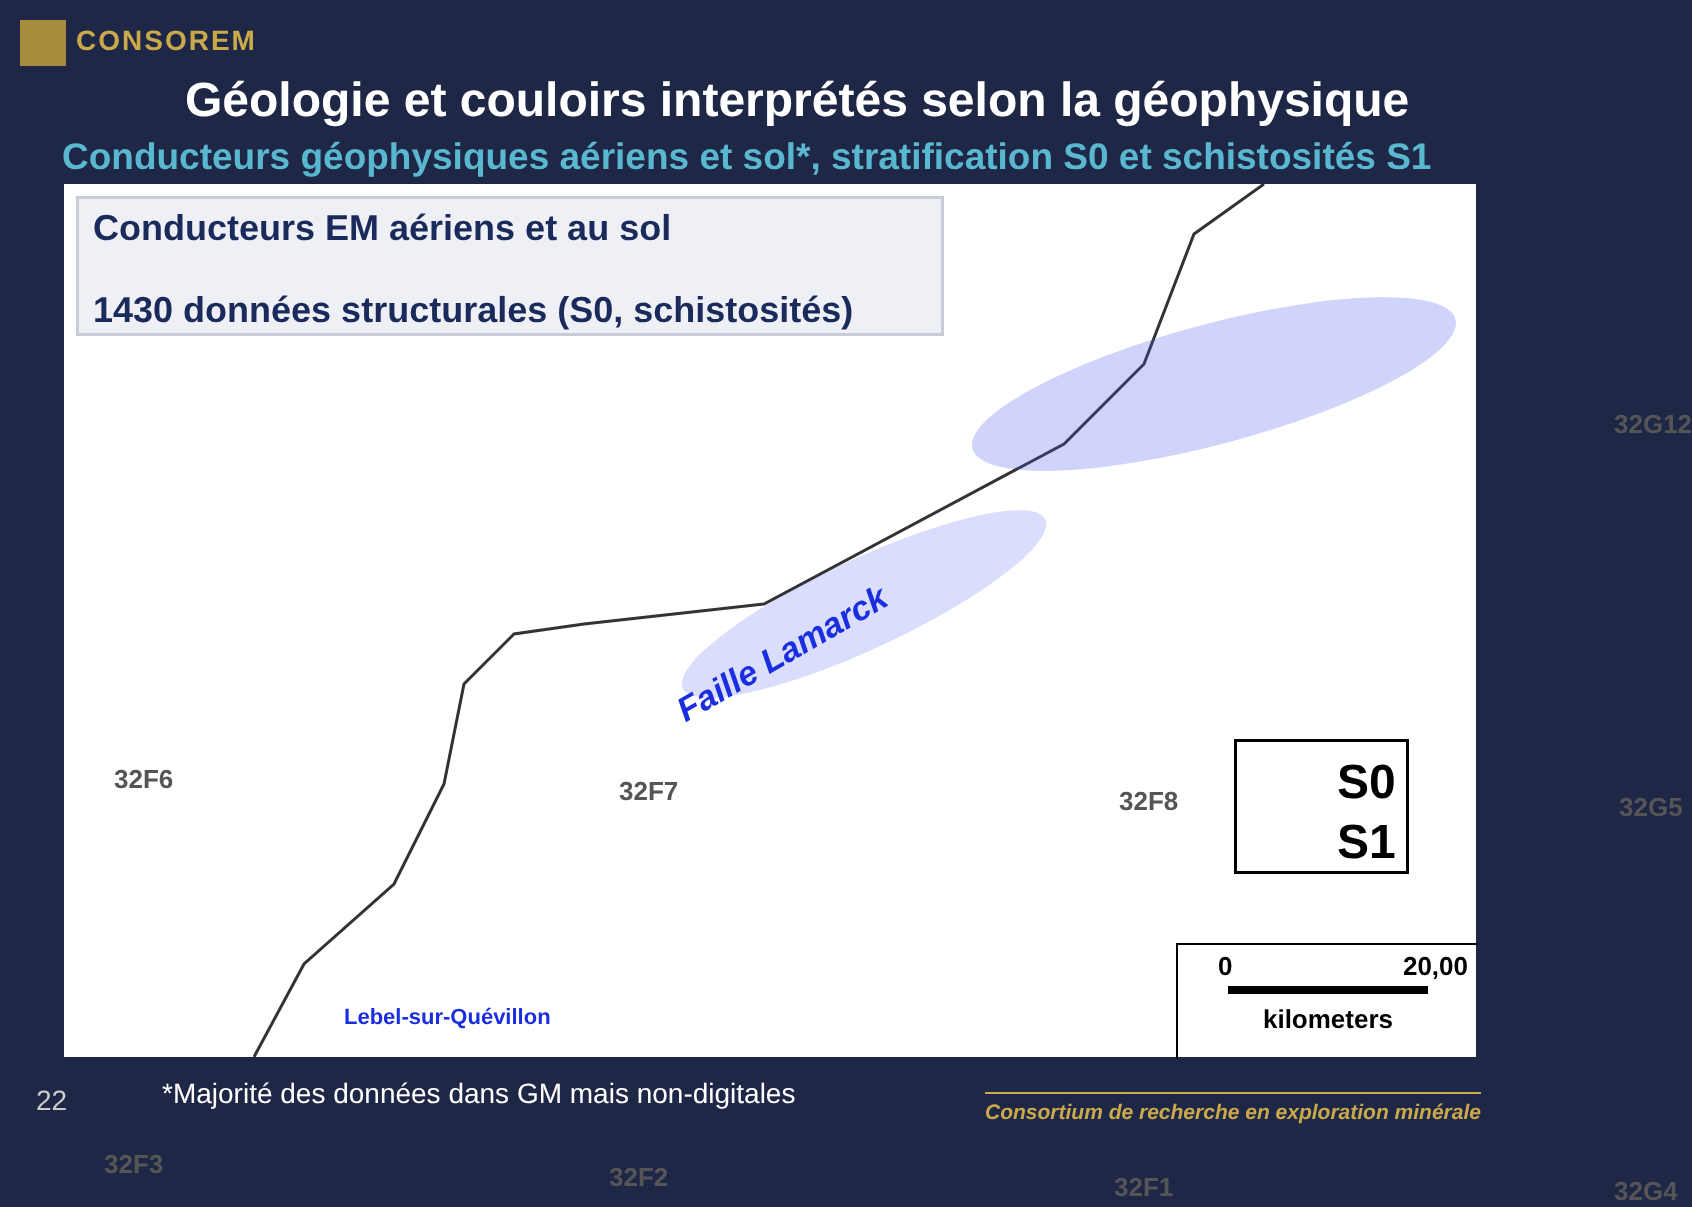CONSOREM
Géologie et couloirs interprétés selon la géophysique
Conducteurs géophysiques aériens et sol*, stratification S0 et schistosités S1
Conducteurs EM aériens et au sol
1430 données structurales (S0, schistosités)
32F6 32F7 32F8 32G5
32G12
32F3 32F2 32F1 32G4
Faille Lamarck
Lebel-sur-Quévillon
S0
S1
0 20,00
kilometers
22
*Majorité des données dans GM mais non-digitales
Consortium de recherche en exploration minérale